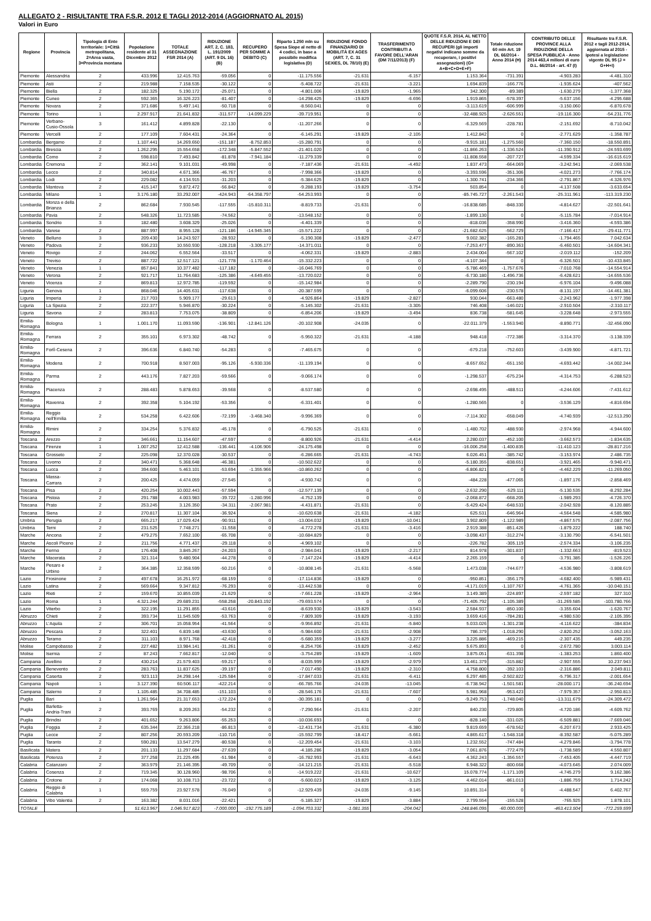ALLEGATO 2 - RISULTANTE TRA F.S.R. 2012 E TAGLI 2012-2014 (AGGIORNATO AL 2015)
Valori in Euro
| Regione | Provincia | Tipologia di Ente territoriale: 1=Città metropolitana, 2=Area vasta, 3=Provincia montana | Popolazione residente al 31 Dicembre 2012 | TOTALE ASSEGNAZIONE FSR 2014 (A) | RIDUZIONE ART. 2, C. 183, L. 191/2009 (ART. 9 DL 16) (B) | RECUPERO PER SOMME A DEBITO (C) | Riparto 1.250 mln su Spesa Siope al netto di 4 codici, in base a possibile modifica legislativa (D) | RIDUZIONE FONDO FINANZIARIO DI MOBILITÀ EX AGES (ART. 7, C. 31 SEXIES, DL 78/10) (E) | TRASFERIMENTO CONTRIBUTI A FAVORE DELL'ARAN (DM 7/11/2013) (F) | QUOTE F.S.R. 2014, AL NETTO DELLE RIDUZIONI E DEI RECUPERI (gli importi negativi indicano somme da recuperare, i positivi assegnazioni) (G= A+B+C+D+E+F) | Totale riduzione 60 mln Art. 19 DL 66/2014 - Anno 2014 (H) | CONTRIBUTO DELLE PROVINCE ALLA RIDUZIONE DELLA SPESA PUBBLICA - Anno 2014 463,4 milioni di euro D.L. 66/2014 - art. 47 (I) | Risultante tra F.S.R. 2012 e tagli 2012-2014, aggiornata al 2015 - ipotesi a legislazione vigente DL 95 (J = G+H+I) |
| --- | --- | --- | --- | --- | --- | --- | --- | --- | --- | --- | --- | --- | --- |
| Piemonte | Alessandria | 2 | 433.996 | 12.415.763 | -59.056 | 0 | -11.175.556 | -21.631 | -6.157 | 1.153.364 | -731.391 | -4.903.283 | -4.481.310 |
| Piemonte | Asti | 2 | 219.988 | 7.158.535 | -30.122 | 0 | -5.408.722 | -21.631 | -3.221 | 1.694.839 | -166.776 | -1.935.624 | -407.562 |
| Piemonte | Biella | 2 | 182.325 | 5.190.172 | -25.071 | 0 | -4.801.006 | -19.829 | -1.965 | 342.300 | -89.389 | -1.630.279 | -1.377.368 |
| Piemonte | Cuneo | 2 | 592.365 | 16.326.223 | -81.407 | 0 | -14.298.425 | -19.829 | -6.696 | 1.919.865 | -578.397 | -5.637.156 | -4.295.688 |
| Piemonte | Novara | 2 | 371.686 | 5.497.141 | -50.718 | 0 | -8.560.041 | 0 | 0 | -3.113.619 | -606.999 | -3.150.060 | -6.870.678 |
| Piemonte | Torino | 1 | 2.297.917 | 21.641.832 | -311.577 | -14.099.229 | -39.719.951 | 0 | 0 | -32.488.925 | -2.626.551 | -19.116.300 | -54.231.776 |
| Piemonte | Verbano-Cusio-Ossola | 3 | 161.412 | 4.899.828 | -22.130 | 0 | -11.207.266 | 0 | 0 | -6.329.569 | -228.781 | -2.151.692 | -8.710.042 |
| Piemonte | Vercelli | 2 | 177.109 | 7.604.431 | -24.364 | 0 | -6.145.291 | -19.829 | -2.105 | 1.412.842 | 0 | -2.771.629 | -1.358.787 |
| Lombardia | Bergamo | 2 | 1.107.441 | 14.269.650 | -151.187 | -8.752.853 | -15.280.791 | 0 | 0 | -9.915.181 | -1.275.560 | -7.360.150 | -18.550.891 |
| Lombardia | Brescia | 2 | 1.262.295 | 15.554.658 | -172.348 | -5.847.552 | -21.401.020 | 0 | 0 | -11.866.263 | -1.336.524 | -11.390.912 | -24.593.699 |
| Lombardia | Como | 2 | 598.810 | 7.493.842 | -81.878 | -7.941.184 | -11.279.339 | 0 | 0 | -11.808.558 | -207.727 | -4.599.334 | -16.615.619 |
| Lombardia | Cremona | 2 | 362.141 | 9.101.031 | -49.998 | 0 | -7.187.436 | -21.631 | -4.492 | 1.837.473 | -664.069 | -3.242.941 | -2.069.538 |
| Lombardia | Lecco | 2 | 340.814 | 4.671.366 | -46.767 | 0 | -7.998.366 | -19.829 | 0 | -3.393.596 | -351.306 | -4.021.273 | -7.766.174 |
| Lombardia | Lodi | 2 | 229.082 | 4.134.915 | -31.203 | 0 | -5.384.625 | -19.829 | 0 | -1.300.741 | -234.366 | -2.791.867 | -4.326.976 |
| Lombardia | Mantova | 2 | 415.147 | 9.872.472 | -56.842 | 0 | -9.288.193 | -19.829 | -3.754 | 503.854 | 0 | -4.137.508 | -3.633.654 |
| Lombardia | Milano | 1 | 3.176.180 | 33.292.007 | -424.943 | -64.358.797 | -54.253.993 | 0 | 0 | -85.745.727 | -2.261.543 | -25.311.961 | -113.319.230 |
| Lombardia | Monza e della Brianza | 2 | 862.684 | 7.930.545 | -117.555 | -15.810.311 | -8.819.733 | -21.631 | 0 | -16.838.685 | -848.330 | -4.814.627 | -22.501.641 |
| Lombardia | Pavia | 2 | 548.326 | 11.723.585 | -74.562 | 0 | -13.548.152 | 0 | 0 | -1.899.130 | 0 | -5.115.784 | -7.014.914 |
| Lombardia | Sondrio | 3 | 182.480 | 3.608.329 | -25.026 | 0 | -4.401.339 | 0 | 0 | -818.036 | -358.990 | -3.416.360 | -4.593.386 |
| Lombardia | Varese | 2 | 887.997 | 8.955.128 | -121.186 | -14.945.345 | -15.571.222 | 0 | 0 | -21.682.625 | -562.729 | -7.166.417 | -29.411.771 |
| Veneto | Belluno | 3 | 209.430 | 14.243.927 | -28.932 | 0 | -5.190.308 | -19.829 | -2.477 | 9.002.382 | -165.283 | -1.794.465 | 7.042.634 |
| Veneto | Padova | 2 | 936.233 | 10.550.930 | -128.218 | -3.305.177 | -14.371.011 | 0 | 0 | -7.253.477 | -890.363 | -6.460.501 | -14.604.341 |
| Veneto | Rovigo | 2 | 244.062 | 6.552.564 | -33.517 | 0 | -4.062.331 | -19.829 | -2.883 | 2.434.004 | -567.102 | -2.019.112 | -152.209 |
| Veneto | Treviso | 2 | 887.722 | 12.517.121 | -121.778 | -1.170.464 | -15.332.223 | 0 | 0 | -4.107.344 | 0 | -6.326.501 | -10.433.845 |
| Veneto | Venezia | 1 | 857.841 | 10.377.482 | -117.182 | 0 | -16.046.769 | 0 | 0 | -5.786.469 | -1.757.676 | -7.010.768 | -14.554.914 |
| Veneto | Verona | 2 | 921.717 | 11.764.683 | -125.386 | -4.649.455 | -13.720.022 | 0 | 0 | -6.730.180 | -1.496.736 | -6.428.621 | -14.655.536 |
| Veneto | Vicenza | 2 | 869.813 | 12.972.785 | -119.592 | 0 | -15.142.984 | 0 | 0 | -2.289.790 | -230.194 | -6.976.104 | -9.496.088 |
| Liguria | Genova | 1 | 868.046 | 14.405.631 | -117.638 | 0 | -20.387.599 | 0 | 0 | -6.099.606 | -230.578 | -8.131.197 | -14.461.381 |
| Liguria | Imperia | 2 | 217.703 | 5.909.177 | -29.613 | 0 | -4.926.864 | -19.829 | -2.827 | 930.044 | -663.480 | -2.243.962 | -1.977.398 |
| Liguria | La Spezia | 2 | 222.377 | 5.946.870 | -30.224 | 0 | -5.145.302 | -21.631 | -3.305 | 746.408 | -146.021 | -2.910.504 | -2.310.117 |
| Liguria | Savona | 2 | 283.813 | 7.753.075 | -38.809 | 0 | -6.854.206 | -19.829 | -3.494 | 836.738 | -581.645 | -3.228.648 | -2.973.555 |
| Emilia-Romagna | Bologna | 1 | 1.001.170 | 11.093.590 | -136.901 | -12.841.126 | -20.102.908 | -24.035 | 0 | -22.011.379 | -1.553.940 | -8.890.771 | -32.456.090 |
| Emilia-Romagna | Ferrara | 2 | 355.101 | 6.973.302 | -48.742 | 0 | -5.950.322 | -21.631 | -4.188 | 948.418 | -772.386 | -3.314.370 | -3.138.339 |
| Emilia-Romagna | Forlì-Cesena | 2 | 396.636 | 6.840.740 | -54.283 | 0 | -7.465.675 | 0 | 0 | -679.218 | -752.603 | -3.439.900 | -4.871.721 |
| Emilia-Romagna | Modena | 2 | 700.918 | 8.507.003 | -95.126 | -5.930.336 | -11.139.194 | 0 | 0 | -8.657.652 | -651.150 | -4.693.442 | -14.002.244 |
| Emilia-Romagna | Parma | 2 | 443.176 | 7.827.203 | -59.566 | 0 | -9.066.174 | 0 | 0 | -1.298.537 | -675.234 | -4.314.753 | -6.288.523 |
| Emilia-Romagna | Piacenza | 2 | 288.483 | 5.878.653 | -39.568 | 0 | -8.537.580 | 0 | 0 | -2.698.495 | -488.511 | -4.244.606 | -7.431.612 |
| Emilia-Romagna | Ravenna | 2 | 392.358 | 5.104.192 | -53.356 | 0 | -6.331.401 | 0 | 0 | -1.280.565 | 0 | -3.536.129 | -4.816.694 |
| Emilia-Romagna | Reggio nell'Emilia | 2 | 534.258 | 6.422.606 | -72.199 | -3.468.340 | -9.996.369 | 0 | 0 | -7.114.302 | -658.049 | -4.740.939 | -12.513.290 |
| Emilia-Romagna | Rimini | 2 | 334.254 | 5.376.832 | -45.178 | 0 | -6.790.525 | -21.631 | 0 | -1.480.702 | -488.930 | -2.974.968 | -4.944.600 |
| Toscana | Arezzo | 2 | 346.661 | 11.154.607 | -47.597 | 0 | -8.800.926 | -21.631 | -4.414 | 2.280.037 | -452.100 | -3.662.573 | -1.834.635 |
| Toscana | Firenze | 1 | 1.007.252 | 12.412.588 | -136.441 | -4.106.906 | -24.175.498 | 0 | 0 | -16.006.258 | -1.400.835 | -11.410.123 | -28.817.216 |
| Toscana | Grosseto | 2 | 225.098 | 12.370.028 | -30.537 | 0 | -6.286.665 | -21.631 | -4.743 | 6.026.451 | -385.742 | -3.153.974 | 2.486.735 |
| Toscana | Livorno | 2 | 340.471 | 5.368.648 | -46.381 | 0 | -10.502.622 | 0 | 0 | -5.180.355 | -838.651 | -3.921.465 | -9.940.471 |
| Toscana | Lucca | 2 | 394.600 | 5.463.101 | -53.694 | -1.355.966 | -10.860.262 | 0 | 0 | -6.806.821 | 0 | -4.462.229 | -11.269.050 |
| Toscana | Massa-Carrara | 2 | 200.425 | 4.474.059 | -27.545 | 0 | -4.930.742 | 0 | 0 | -484.228 | -477.065 | -1.897.176 | -2.858.469 |
| Toscana | Pisa | 2 | 420.254 | 10.002.443 | -57.594 | 0 | -12.577.139 | 0 | 0 | -2.632.290 | -529.111 | -5.130.535 | -8.292.284 |
| Toscana | Pistoia | 2 | 291.788 | 4.003.983 | -39.722 | -1.280.996 | -4.752.139 | 0 | 0 | -2.068.872 | -668.205 | -1.989.293 | -4.726.370 |
| Toscana | Prato | 2 | 253.245 | 3.126.350 | -34.311 | -2.067.981 | -4.431.871 | -21.631 | 0 | -5.429.424 | -648.533 | -2.042.928 | -8.120.885 |
| Toscana | Siena | 2 | 270.817 | 11.307.104 | -36.924 | 0 | -10.620.638 | -21.631 | -4.182 | 625.531 | -646.964 | -4.564.548 | -4.585.980 |
| Umbria | Perugia | 2 | 665.217 | 17.029.424 | -90.911 | 0 | -13.004.032 | -19.829 | -10.041 | 3.902.809 | -1.122.989 | -4.867.575 | -2.087.756 |
| Umbria | Terni | 2 | 231.525 | 7.748.271 | -31.558 | 0 | -4.772.278 | -21.631 | -3.416 | 2.919.388 | -851.426 | -1.879.222 | 188.740 |
| Marche | Ancona | 2 | 479.275 | 7.652.100 | -65.708 | 0 | -10.684.829 | 0 | 0 | -3.098.437 | -312.274 | -3.130.790 | -6.541.501 |
| Marche | Ascoli Piceno | 2 | 211.756 | 4.771.437 | -29.118 | 0 | -4.969.102 | 0 | 0 | -226.782 | -305.119 | -2.574.334 | -3.106.235 |
| Marche | Fermo | 2 | 176.408 | 3.845.267 | -24.203 | 0 | -2.984.041 | -19.829 | -2.217 | 814.978 | -301.837 | -1.332.663 | -819.523 |
| Marche | Macerata | 2 | 321.314 | 9.480.904 | -44.278 | 0 | -7.147.224 | -19.829 | -4.414 | 2.265.159 | 0 | -3.791.385 | -1.526.226 |
| Marche | Pesaro e Urbino | 2 | 364.385 | 12.358.599 | -50.216 | 0 | -10.808.145 | -21.631 | -5.568 | 1.473.038 | -744.677 | -4.536.980 | -3.808.619 |
| Lazio | Frosinone | 2 | 497.678 | 16.251.972 | -68.159 | 0 | -17.114.836 | -19.829 | 0 | -950.851 | -356.179 | -4.682.400 | -5.989.431 |
| Lazio | Latina | 2 | 569.664 | 9.347.812 | -76.293 | 0 | -13.442.538 | 0 | 0 | -4.171.019 | -1.107.767 | -4.761.365 | -10.040.151 |
| Lazio | Rieti | 2 | 159.670 | 10.855.039 | -21.629 | 0 | -7.661.228 | -19.829 | -2.964 | 3.149.389 | -224.897 | -2.597.182 | 327.310 |
| Lazio | Roma | 1 | 4.321.244 | 29.689.231 | -558.258 | -20.843.192 | -79.693.574 | 0 | 0 | -71.405.792 | -1.105.389 | -31.269.585 | -103.780.766 |
| Lazio | Viterbo | 2 | 322.195 | 11.291.855 | -43.616 | 0 | -8.639.930 | -19.829 | -3.543 | 2.584.937 | -850.100 | -3.355.604 | -1.620.767 |
| Abruzzo | Chieti | 2 | 393.734 | 11.545.509 | -53.763 | 0 | -7.809.309 | -19.829 | -3.193 | 3.659.416 | -784.281 | -4.980.530 | -2.105.395 |
| Abruzzo | L'Aquila | 2 | 306.701 | 15.058.954 | -41.564 | 0 | -9.956.892 | -21.631 | -5.840 | 5.033.026 | -1.301.238 | -4.116.622 | -384.834 |
| Abruzzo | Pescara | 2 | 322.401 | 6.839.148 | -43.630 | 0 | -5.984.600 | -21.631 | -2.908 | 786.379 | -1.018.290 | -2.820.252 | -3.052.163 |
| Abruzzo | Teramo | 2 | 311.103 | 8.971.768 | -42.418 | 0 | -5.680.359 | -19.829 | -3.277 | 3.225.886 | -469.215 | -2.307.435 | 449.235 |
| Molise | Campobasso | 2 | 227.482 | 13.984.141 | -31.261 | 0 | -8.254.706 | -19.829 | -2.452 | 5.675.893 | 0 | -2.672.780 | 3.003.114 |
| Molise | Isernia | 2 | 87.243 | 7.662.817 | -12.040 | 0 | -3.754.289 | -19.829 | -1.609 | 3.875.051 | -631.398 | -1.383.253 | 1.860.400 |
| Campania | Avellino | 2 | 430.214 | 21.579.403 | -59.217 | 0 | -8.035.999 | -19.829 | -2.979 | 13.461.379 | -315.882 | -2.907.555 | 10.237.943 |
| Campania | Benevento | 2 | 283.763 | 11.837.625 | -39.197 | 0 | -7.017.490 | -19.829 | -2.310 | 4.758.800 | -392.103 | -2.316.886 | 2.049.811 |
| Campania | Caserta | 2 | 923.113 | 24.298.144 | -125.584 | 0 | -17.847.033 | -21.631 | -6.411 | 6.297.485 | -2.502.822 | -5.796.317 | -2.001.654 |
| Campania | Napoli | 1 | 3.127.390 | 60.506.117 | -422.214 | 0 | -66.785.766 | -24.035 | -13.045 | -6.738.942 | -1.501.581 | -28.000.171 | -36.240.694 |
| Campania | Salerno | 2 | 1.105.485 | 34.708.485 | -151.103 | 0 | -28.546.176 | -21.631 | -7.607 | 5.981.968 | -953.423 | -7.979.357 | -2.950.813 |
| Puglia | Bari | 1 | 1.261.964 | 21.317.653 | -172.224 | 0 | -30.395.181 | 0 | 0 | -9.249.753 | -1.748.040 | -13.311.679 | -24.309.472 |
| Puglia | Barletta-Andria-Trani | 2 | 393.769 | 8.209.263 | -54.232 | 0 | -7.290.964 | -21.631 | -2.207 | 840.230 | -729.805 | -4.720.186 | -4.609.762 |
| Puglia | Brindisi | 2 | 401.652 | 9.263.806 | -55.253 | 0 | -10.036.693 | 0 | 0 | -828.140 | -331.025 | -6.509.881 | -7.669.046 |
| Puglia | Foggia | 2 | 635.344 | 22.366.218 | -86.813 | 0 | -12.431.734 | -21.631 | -6.380 | 9.819.659 | -678.562 | -6.207.673 | 2.933.425 |
| Puglia | Lecce | 2 | 807.256 | 20.593.209 | -110.716 | 0 | -15.592.799 | -18.417 | -5.661 | 4.865.617 | -1.548.318 | -8.392.587 | -5.075.289 |
| Puglia | Taranto | 2 | 590.281 | 13.547.279 | -80.538 | 0 | -12.209.454 | -21.631 | -3.103 | 1.232.552 | -747.484 | -4.279.846 | -3.794.778 |
| Basilicata | Matera | 2 | 201.133 | 11.297.684 | -27.639 | 0 | -4.185.286 | -19.829 | -3.054 | 7.061.876 | -772.479 | -1.738.589 | 4.550.807 |
| Basilicata | Potenza | 2 | 377.258 | 21.225.495 | -51.984 | 0 | -16.782.993 | -21.631 | -6.643 | 4.362.243 | -1.356.557 | -7.453.405 | -4.447.719 |
| Calabria | Catanzaro | 2 | 363.979 | 21.146.395 | -49.709 | 0 | -14.121.215 | -21.631 | -5.518 | 6.948.322 | -800.668 | -4.073.645 | 2.074.009 |
| Calabria | Cosenza | 2 | 719.345 | 30.128.960 | -98.706 | 0 | -14.919.222 | -21.631 | -10.627 | 15.078.774 | -1.171.109 | -4.745.279 | 9.162.386 |
| Calabria | Crotone | 2 | 174.068 | 10.108.713 | -23.722 | 0 | -5.600.023 | -19.829 | -3.125 | 4.462.014 | -861.013 | -1.886.759 | 1.714.242 |
| Calabria | Reggio di Calabria | 1 | 559.759 | 23.927.578 | -76.049 | 0 | -12.929.439 | -24.035 | -9.145 | 10.891.314 | 0 | -4.488.547 | 6.402.767 |
| Calabria | Vibo Valentia | 2 | 163.382 | 8.031.016 | -22.421 | 0 | -5.185.327 | -19.829 | -3.884 | 2.799.554 | -155.528 | -765.925 | 1.878.101 |
| TOTALE | | | 51.613.967 | 1.046.917.823 | -7.000.000 | -192.775.189 | -1.094.703.332 | -1.081.355 | -204.042 | -248.846.095 | -60.000.000 | -463.413.504 | -772.259.599 |